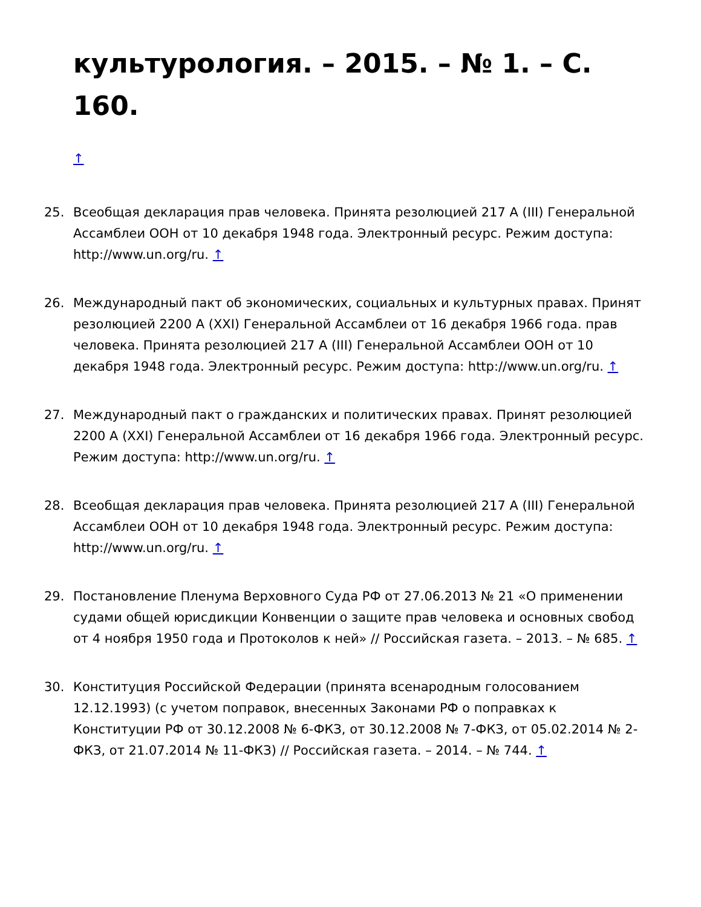культурология. – 2015. – № 1. – С. 160.
↑
25. Всеобщая декларация прав человека. Принята резолюцией 217 A (III) Генеральной Ассамблеи ООН от 10 декабря 1948 года. Электронный ресурс. Режим доступа: http://www.un.org/ru. ↑
26. Международный пакт об экономических, социальных и культурных правах. Принят резолюцией 2200 A (XXI) Генеральной Ассамблеи от 16 декабря 1966 года. прав человека. Принята резолюцией 217 A (III) Генеральной Ассамблеи ООН от 10 декабря 1948 года. Электронный ресурс. Режим доступа: http://www.un.org/ru. ↑
27. Международный пакт о гражданских и политических правах. Принят резолюцией 2200 A (XXI) Генеральной Ассамблеи от 16 декабря 1966 года. Электронный ресурс. Режим доступа: http://www.un.org/ru. ↑
28. Всеобщая декларация прав человека. Принята резолюцией 217 A (III) Генеральной Ассамблеи ООН от 10 декабря 1948 года. Электронный ресурс. Режим доступа: http://www.un.org/ru. ↑
29. Постановление Пленума Верховного Суда РФ от 27.06.2013 № 21 «О применении судами общей юрисдикции Конвенции о защите прав человека и основных свобод от 4 ноября 1950 года и Протоколов к ней» // Российская газета. – 2013. – № 685. ↑
30. Конституция Российской Федерации (принята всенародным голосованием 12.12.1993) (с учетом поправок, внесенных Законами РФ о поправках к Конституции РФ от 30.12.2008 № 6-ФКЗ, от 30.12.2008 № 7-ФКЗ, от 05.02.2014 № 2-ФКЗ, от 21.07.2014 № 11-ФКЗ) // Российская газета. – 2014. – № 744. ↑